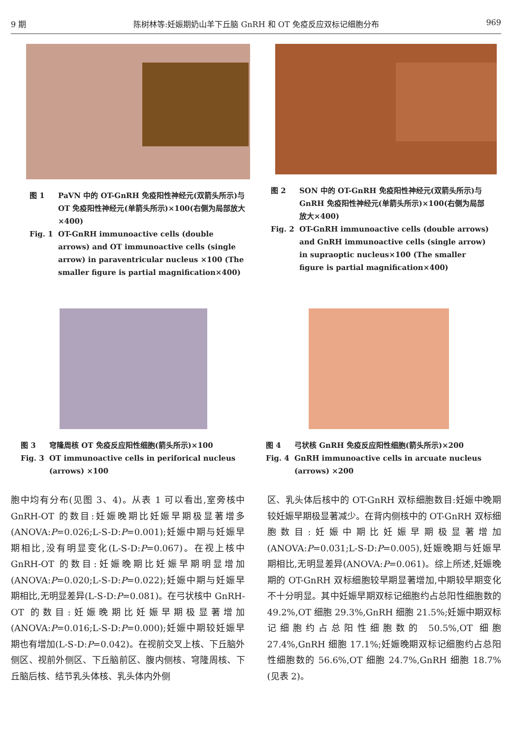9 期 陈树林等:妊娠期奶山羊下丘脑 GnRH 和 OT 免疫反应双标记细胞分布 969
图 1 PaVN 中的 OT-GnRH 免疫阳性神经元(双箭头所示)与 OT 免疫阳性神经元(单箭头所示)×100(右侧为局部放大×400)
Fig. 1 OT-GnRH immunoactive cells (double arrows) and OT immunoactive cells (single arrow) in paraventricular nucleus ×100 (The smaller figure is partial magnification×400)
图 2 SON 中的 OT-GnRH 免疫阳性神经元(双箭头所示)与 GnRH 免疫阳性神经元(单箭头所示)×100(右侧为局部放大×400)
Fig. 2 OT-GnRH immunoactive cells (double arrows) and GnRH immunoactive cells (single arrow) in supraoptic nucleus×100 (The smaller figure is partial magnification×400)
图 3 穹隆周核 OT 免疫反应阳性细胞(箭头所示)×100
Fig. 3 OT immunoactive cells in periforical nucleus (arrows) ×100
图 4 弓状核 GnRH 免疫反应阳性细胞(箭头所示)×200
Fig. 4 GnRH immunoactive cells in arcuate nucleus (arrows) ×200
胞中均有分布(见图 3、4)。从表 1 可以看出,室旁核中 GnRH-OT 的数目:妊娠晚期比妊娠早期极显著增多(ANOVA:P=0.026;L-S-D:P=0.001);妊娠中期与妊娠早期相比,没有明显变化(L-S-D:P=0.067)。在视上核中 GnRH-OT 的数目:妊娠晚期比妊娠早期明显增加(ANOVA:P=0.020;L-S-D:P=0.022);妊娠中期与妊娠早期相比,无明显差异(L-S-D:P=0.081)。在弓状核中 GnRH-OT 的数目:妊娠晚期比妊娠早期极显著增加(ANOVA:P=0.016;L-S-D:P=0.000);妊娠中期较妊娠早期也有增加(L-S-D:P=0.042)。在视前交叉上核、下丘脑外侧区、视前外侧区、下丘脑前区、腹内侧核、穹隆周核、下丘脑后核、结节乳头体核、乳头体内外侧
区、乳头体后核中的 OT-GnRH 双标细胞数目:妊娠中晚期较妊娠早期极显著减少。在背内侧核中的 OT-GnRH 双标细胞数目:妊娠中期比妊娠早期极显著增加(ANOVA:P=0.031;L-S-D:P=0.005),妊娠晚期与妊娠早期相比,无明显差异(ANOVA:P=0.061)。综上所述,妊娠晚期的 OT-GnRH 双标细胞较早期显著增加,中期较早期变化不十分明显。其中妊娠早期双标记细胞约占总阳性细胞数的 49.2%,OT 细胞 29.3%,GnRH 细胞 21.5%;妊娠中期双标记细胞约占总阳性细胞数的 50.5%,OT 细胞 27.4%,GnRH 细胞 17.1%;妊娠晚期双标记细胞约占总阳性细胞数的 56.6%,OT 细胞 24.7%,GnRH 细胞 18.7%(见表 2)。